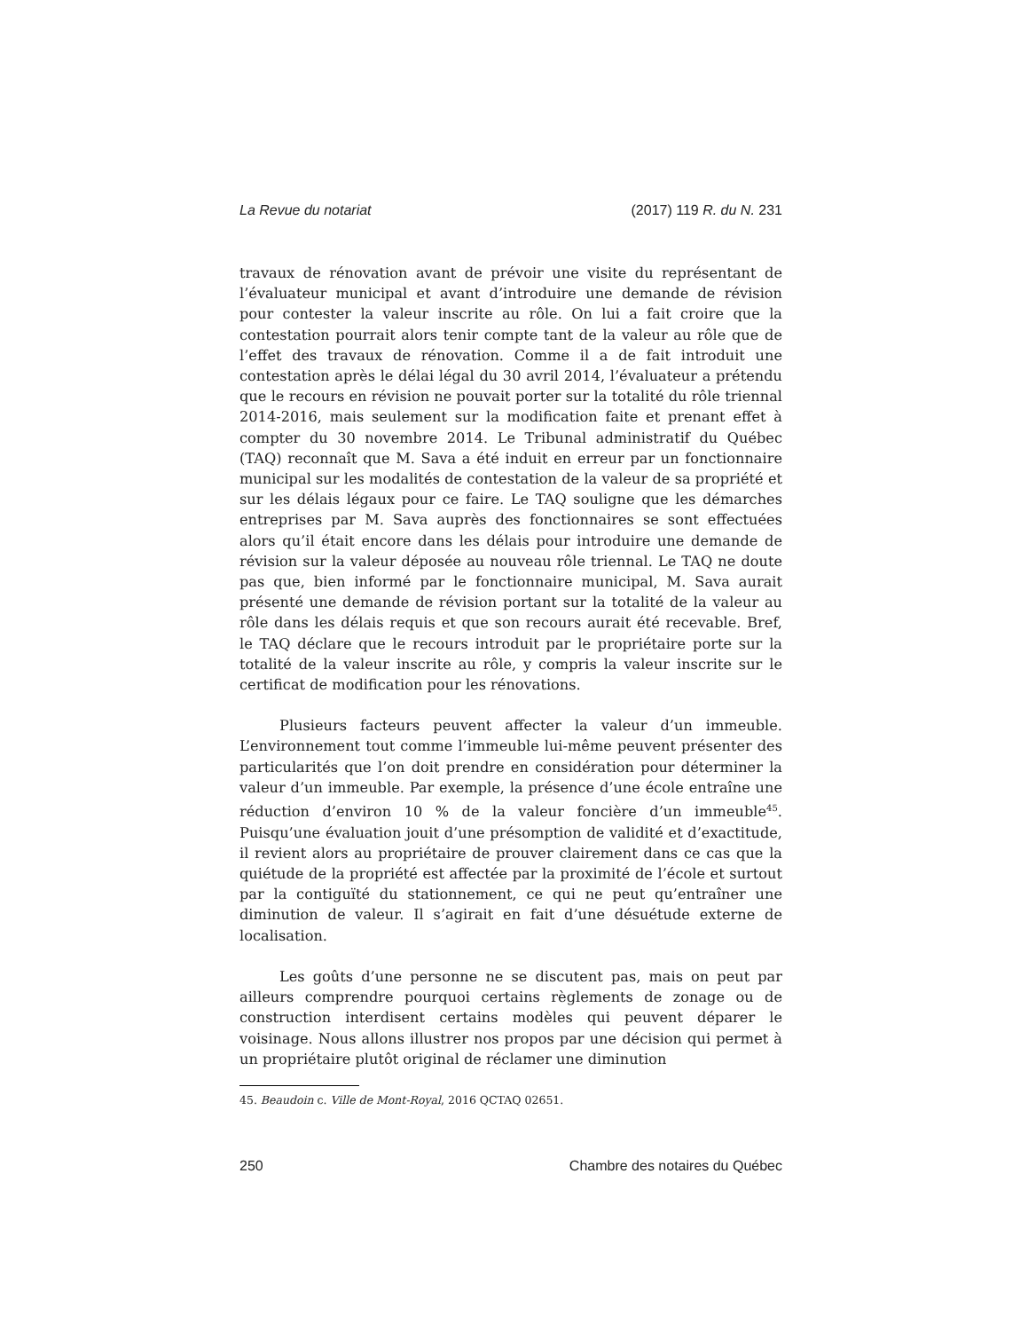La Revue du notariat (2017) 119 R. du N. 231
travaux de rénovation avant de prévoir une visite du représentant de l’évaluateur municipal et avant d’introduire une demande de révision pour contester la valeur inscrite au rôle. On lui a fait croire que la contestation pourrait alors tenir compte tant de la valeur au rôle que de l’effet des travaux de rénovation. Comme il a de fait introduit une contestation après le délai légal du 30 avril 2014, l’évaluateur a prétendu que le recours en révision ne pouvait porter sur la totalité du rôle triennal 2014-2016, mais seulement sur la modification faite et prenant effet à compter du 30 novembre 2014. Le Tribunal administratif du Québec (TAQ) reconnaît que M. Sava a été induit en erreur par un fonctionnaire municipal sur les modalités de contestation de la valeur de sa propriété et sur les délais légaux pour ce faire. Le TAQ souligne que les démarches entreprises par M. Sava auprès des fonctionnaires se sont effectuées alors qu’il était encore dans les délais pour introduire une demande de révision sur la valeur déposée au nouveau rôle triennal. Le TAQ ne doute pas que, bien informé par le fonctionnaire municipal, M. Sava aurait présenté une demande de révision portant sur la totalité de la valeur au rôle dans les délais requis et que son recours aurait été recevable. Bref, le TAQ déclare que le recours introduit par le propriétaire porte sur la totalité de la valeur inscrite au rôle, y compris la valeur inscrite sur le certificat de modification pour les rénovations.
Plusieurs facteurs peuvent affecter la valeur d’un immeuble. L’environnement tout comme l’immeuble lui-même peuvent présenter des particularités que l’on doit prendre en considération pour déterminer la valeur d’un immeuble. Par exemple, la présence d’une école entraîne une réduction d’environ 10 % de la valeur foncière d’un immeuble<sup>45</sup>. Puisqu’une évaluation jouit d’une présomption de validité et d’exactitude, il revient alors au propriétaire de prouver clairement dans ce cas que la quiétude de la propriété est affectée par la proximité de l’école et surtout par la contiguïté du stationnement, ce qui ne peut qu’entraîner une diminution de valeur. Il s’agirait en fait d’une désuétude externe de localisation.
Les goûts d’une personne ne se discutent pas, mais on peut par ailleurs comprendre pourquoi certains règlements de zonage ou de construction interdisent certains modèles qui peuvent déparer le voisinage. Nous allons illustrer nos propos par une décision qui permet à un propriétaire plutôt original de réclamer une diminution
45. Beaudoin c. Ville de Mont-Royal, 2016 QCTAQ 02651.
250 Chambre des notaires du Québec